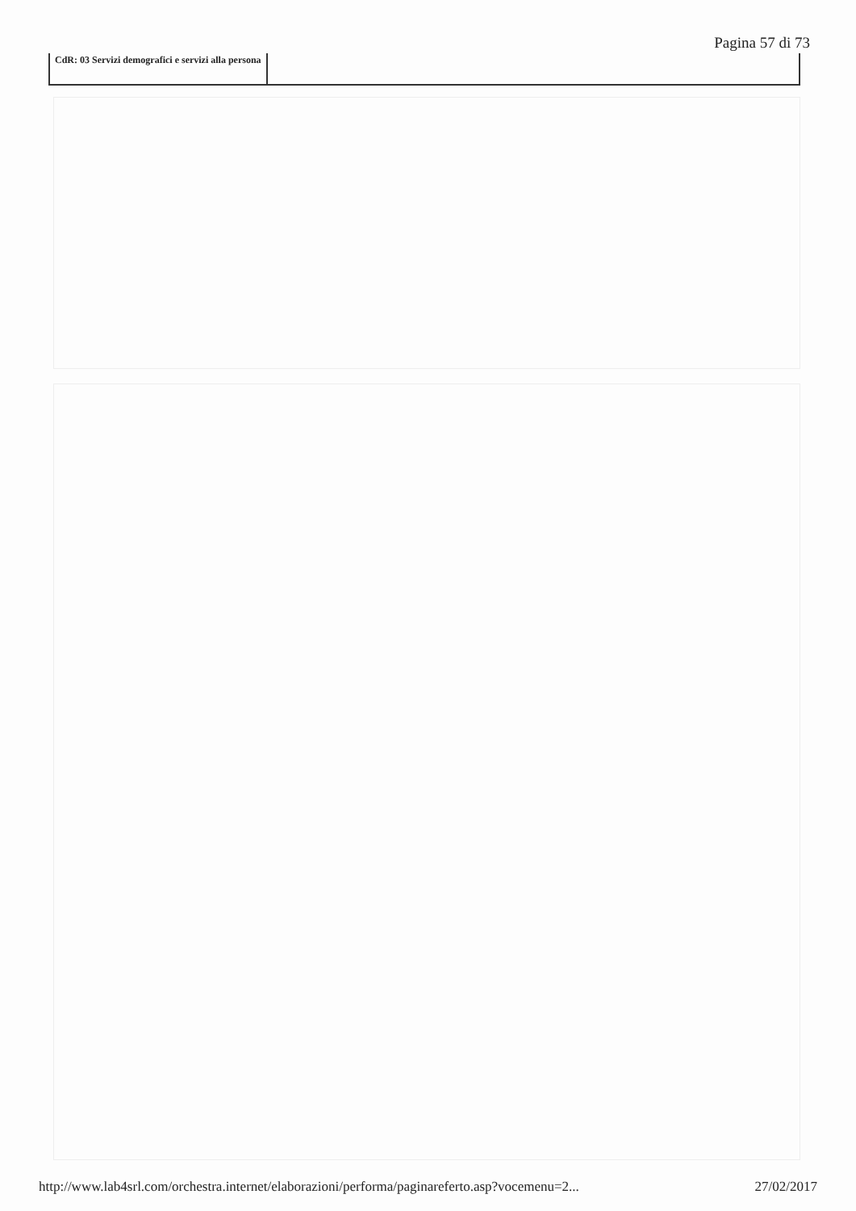Pagina 57 di 73
CdR: 03 Servizi demografici e servizi alla persona
http://www.lab4srl.com/orchestra.internet/elaborazioni/performa/paginareferto.asp?vocemenu=2... 27/02/2017